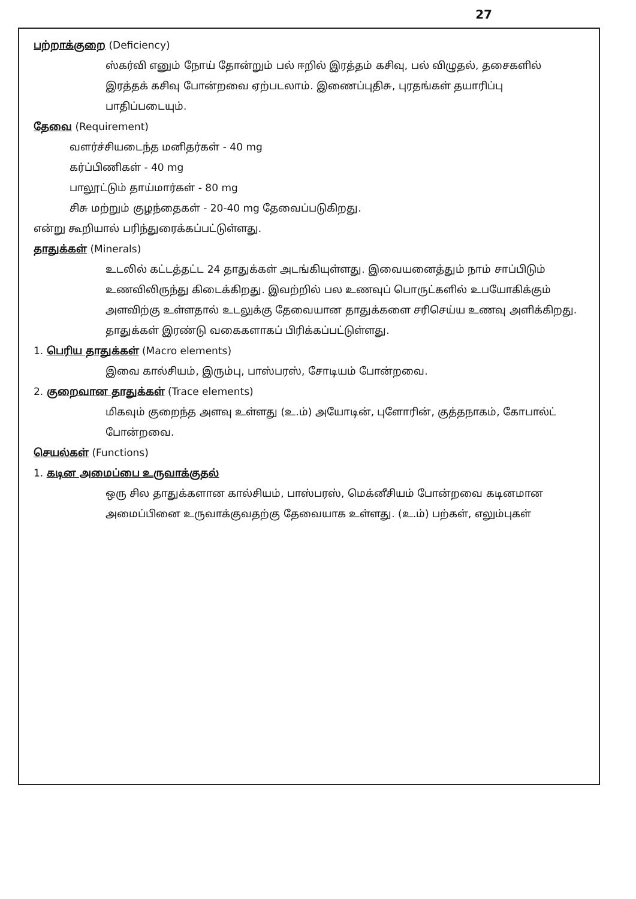27
பற்றாக்குறை (Deficiency)
ஸ்கர்வி எனும் நோய் தோன்றும் பல் ஈறில் இரத்தம் கசிவு, பல் விழுதல், தசைகளில் இரத்தக் கசிவு போன்றவை ஏற்படலாம். இணைப்புதிசு, புரதங்கள் தயாரிப்பு பாதிப்படையும்.
தேவை (Requirement)
வளர்ச்சியடைந்த மனிதர்கள் - 40 mg
கர்ப்பிணிகள் - 40 mg
பாலூட்டும் தாய்மார்கள் - 80 mg
சிசு மற்றும் குழந்தைகள் - 20-40 mg தேவைப்படுகிறது.
என்று கூறியால் பரிந்துரைக்கப்பட்டுள்ளது.
தாதுக்கள் (Minerals)
உடலில் கட்டத்தட்ட 24 தாதுக்கள் அடங்கியுள்ளது. இவையனைத்தும் நாம் சாப்பிடும் உணவிலிருந்து கிடைக்கிறது. இவற்றில் பல உணவுப் பொருட்களில் உபயோகிக்கும் அளவிற்கு உள்ளதால் உடலுக்கு தேவையான தாதுக்களை சரிசெய்ய உணவு அளிக்கிறது.
தாதுக்கள் இரண்டு வகைகளாகப் பிரிக்கப்பட்டுள்ளது.
1. பெரிய தாதுக்கள் (Macro elements)
இவை கால்சியம், இரும்பு, பாஸ்பரஸ், சோடியம் போன்றவை.
2. குறைவான தாதுக்கள் (Trace elements)
மிகவும் குறைந்த அளவு உள்ளது (உ.ம்) அயோடின், புளோரின், குத்தநாகம், கோபால்ட் போன்றவை.
செயல்கள் (Functions)
1. கடின அமைப்பை உருவாக்குதல்
ஒரு சில தாதுக்களான கால்சியம், பாஸ்பரஸ், மெக்னீசியம் போன்றவை கடினமான அமைப்பினை உருவாக்குவதற்கு தேவையாக உள்ளது. (உ.ம்) பற்கள், எலும்புகள்